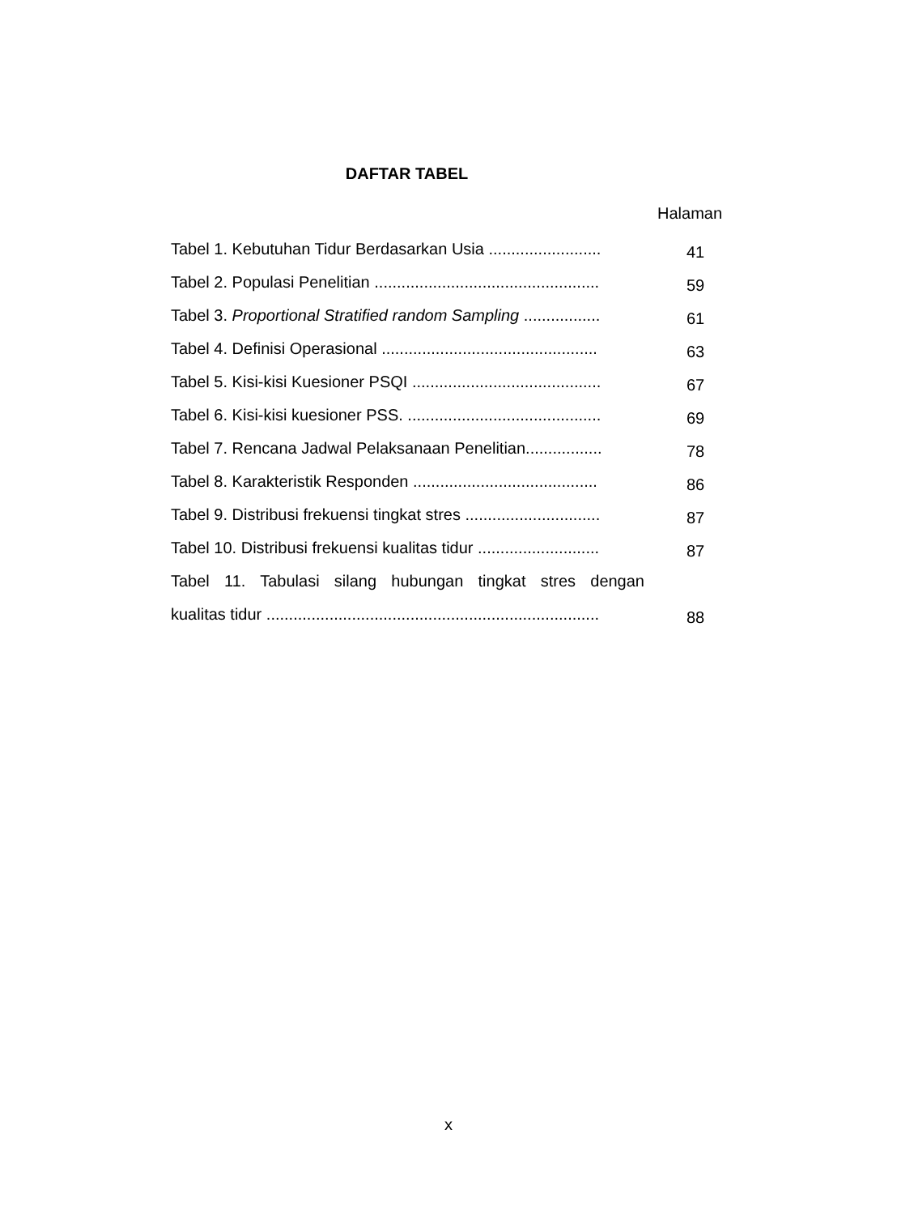DAFTAR TABEL
Halaman
| Tabel 1. Kebutuhan Tidur Berdasarkan Usia ......................... | 41 |
| Tabel 2. Populasi Penelitian .................................................. | 59 |
| Tabel 3. Proportional Stratified random Sampling ................. | 61 |
| Tabel 4. Definisi Operasional ................................................ | 63 |
| Tabel 5. Kisi-kisi Kuesioner PSQI .......................................... | 67 |
| Tabel 6. Kisi-kisi kuesioner PSS. ........................................... | 69 |
| Tabel 7. Rencana Jadwal Pelaksanaan Penelitian................. | 78 |
| Tabel 8. Karakteristik Responden ......................................... | 86 |
| Tabel 9. Distribusi frekuensi tingkat stres .............................. | 87 |
| Tabel 10. Distribusi frekuensi kualitas tidur ........................... | 87 |
| Tabel 11. Tabulasi silang hubungan tingkat stres dengan | |
| kualitas tidur .......................................................................... | 88 |
x